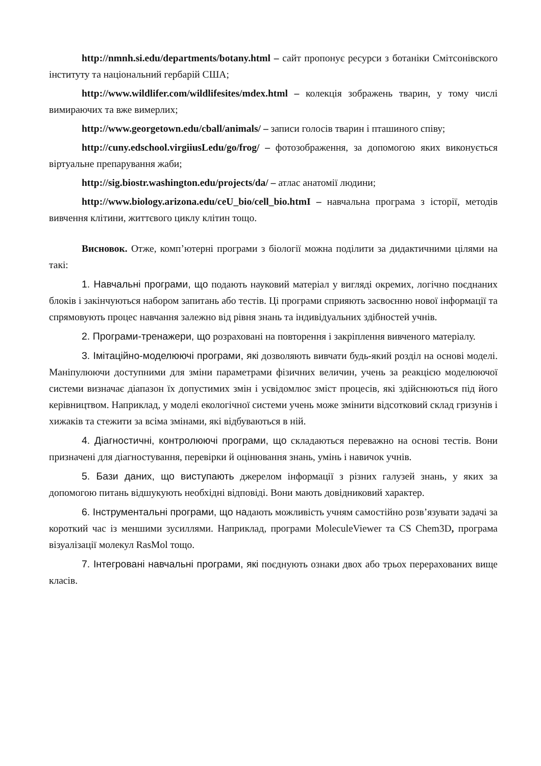http://nmnh.si.edu/departments/botany.html – сайт пропонує ресурси з ботаніки Смітсонівского інституту та національний гербарій США;
http://www.wildlifer.com/wildlifesites/mdex.html – колекція зображень тварин, у тому числі вимираючих та вже вимерлих;
http://www.georgetown.edu/cball/animals/ – записи голосів тварин і пташиного співу;
http://cuny.edschool.virgiiusLedu/go/frog/ – фотозображення, за допомогою яких виконується віртуальне препарування жаби;
http://sig.biostr.washington.edu/projects/da/ – атлас анатомії людини;
http://www.biology.arizona.edu/ceU_bio/cell_bio.htmI – навчальна програма з історії, методів вивчення клітини, життєвого циклу клітин тощо.
Висновок. Отже, комп’ютерні програми з біології можна поділити за дидактичними цілями на такі:
1. Навчальні програми, що подають науковий матеріал у вигляді окремих, логічно поєднаних блоків і закінчуються набором запитань або тестів. Ці програми сприяють засвоєнню нової інформації та спрямовують процес навчання залежно від рівня знань та індивідуальних здібностей учнів.
2. Програми-тренажери, що розраховані на повторення і закріплення вивченого матеріалу.
3. Імітаційно-моделюючі програми, які дозволяють вивчати будь-який розділ на основі моделі. Маніпулюючи доступними для зміни параметрами фізичних величин, учень за реакцією моделюючої системи визначає діапазон їх допустимих змін і усвідомлює зміст процесів, які здійснюються під його керівництвом. Наприклад, у моделі екологічної системи учень може змінити відсотковий склад гризунів і хижаків та стежити за всіма змінами, які відбуваються в ній.
4. Діагностичні, контролюючі програми, що складаються переважно на основі тестів. Вони призначені для діагностування, перевірки й оцінювання знань, умінь і навичок учнів.
5. Бази даних, що виступають джерелом інформації з різних галузей знань, у яких за допомогою питань відшукують необхідні відповіді. Вони мають довідниковий характер.
6. Інструментальні програми, що надають можливість учням самостійно розв’язувати задачі за короткий час із меншими зусиллями. Наприклад, програми MoleculeViewer та CS Chem3D, програма візуалізації молекул RasMol тощо.
7. Інтегровані навчальні програми, які поєднують ознаки двох або трьох перерахованих вище класів.